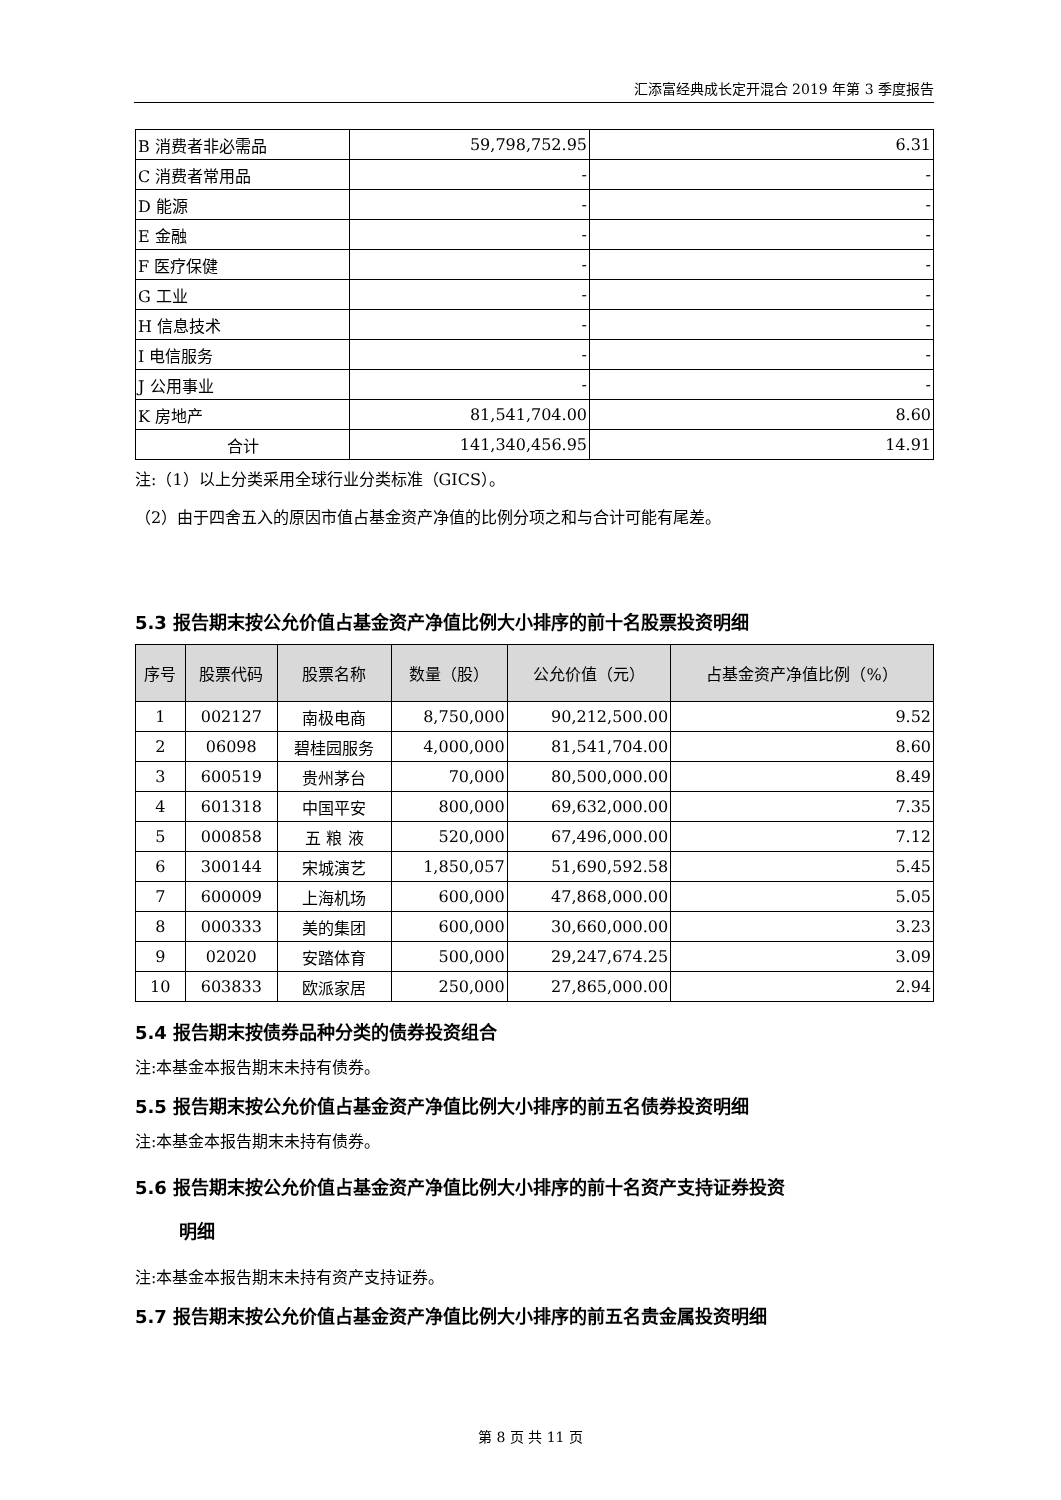汇添富经典成长定开混合 2019 年第 3 季度报告
| B 消费者非必需品 | 59,798,752.95 | 6.31 |
| C 消费者常用品 | - | - |
| D 能源 | - | - |
| E 金融 | - | - |
| F 医疗保健 | - | - |
| G 工业 | - | - |
| H 信息技术 | - | - |
| I 电信服务 | - | - |
| J 公用事业 | - | - |
| K 房地产 | 81,541,704.00 | 8.60 |
| 合计 | 141,340,456.95 | 14.91 |
注:（1）以上分类采用全球行业分类标准（GICS）。
（2）由于四舍五入的原因市值占基金资产净值的比例分项之和与合计可能有尾差。
5.3 报告期末按公允价值占基金资产净值比例大小排序的前十名股票投资明细
| 序号 | 股票代码 | 股票名称 | 数量（股） | 公允价值（元） | 占基金资产净值比例（%） |
| --- | --- | --- | --- | --- | --- |
| 1 | 002127 | 南极电商 | 8,750,000 | 90,212,500.00 | 9.52 |
| 2 | 06098 | 碧桂园服务 | 4,000,000 | 81,541,704.00 | 8.60 |
| 3 | 600519 | 贵州茅台 | 70,000 | 80,500,000.00 | 8.49 |
| 4 | 601318 | 中国平安 | 800,000 | 69,632,000.00 | 7.35 |
| 5 | 000858 | 五 粮 液 | 520,000 | 67,496,000.00 | 7.12 |
| 6 | 300144 | 宋城演艺 | 1,850,057 | 51,690,592.58 | 5.45 |
| 7 | 600009 | 上海机场 | 600,000 | 47,868,000.00 | 5.05 |
| 8 | 000333 | 美的集团 | 600,000 | 30,660,000.00 | 3.23 |
| 9 | 02020 | 安踏体育 | 500,000 | 29,247,674.25 | 3.09 |
| 10 | 603833 | 欧派家居 | 250,000 | 27,865,000.00 | 2.94 |
5.4 报告期末按债券品种分类的债券投资组合
注:本基金本报告期末未持有债券。
5.5 报告期末按公允价值占基金资产净值比例大小排序的前五名债券投资明细
注:本基金本报告期末未持有债券。
5.6 报告期末按公允价值占基金资产净值比例大小排序的前十名资产支持证券投资
明细
注:本基金本报告期末未持有资产支持证券。
5.7 报告期末按公允价值占基金资产净值比例大小排序的前五名贵金属投资明细
第 8 页 共 11 页